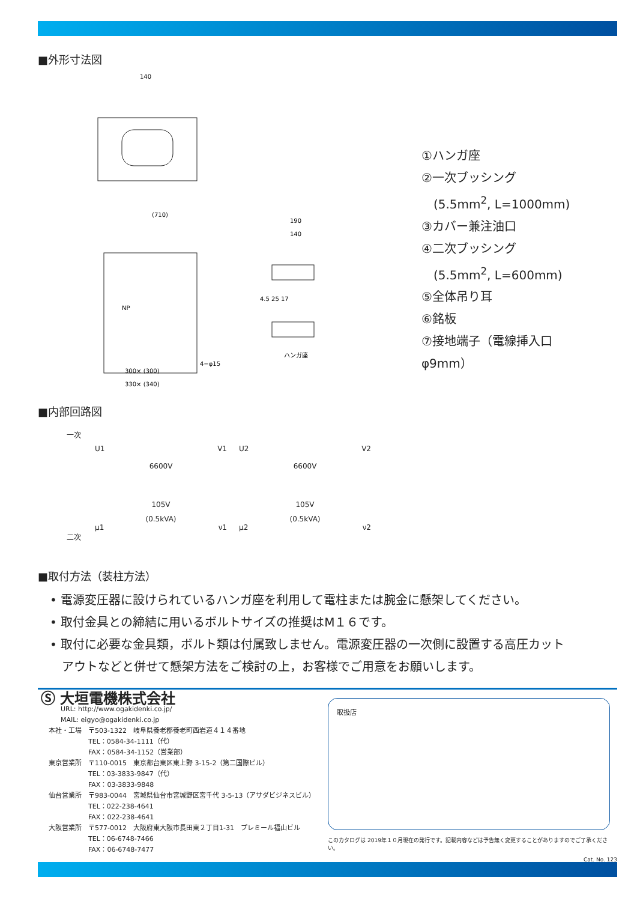■外形寸法図
140
(710)
300× (300)
330× (340)
4−φ15
NP
ハンガ座
190
140
4.5 25 17
①ハンガ座
②一次ブッシング
　(5.5mm<sup>2</sup>, L=1000mm)
③カバー兼注油口
④二次ブッシング
　(5.5mm<sup>2</sup>, L=600mm)
⑤全体吊り耳
⑥銘板
⑦接地端子（電線挿入口φ9mm）
■内部回路図
一次
U1 V1
6600V
105V
(0.5kVA)
μ1 ν1
U2 V2
6600V
105V
(0.5kVA)
μ2 ν2
二次
■取付方法（装柱方法）
• 電源変圧器に設けられているハンガ座を利用して電柱または腕金に懸架してください。
• 取付金具との締結に用いるボルトサイズの推奨はM１６です。
• 取付に必要な金具類，ボルト類は付属致しません。電源変圧器の一次側に設置する高圧カット
　アウトなどと併せて懸架方法をご検討の上，お客様でご用意をお願いします。
Ⓢ 大垣電機株式会社
URL: http://www.ogakidenki.co.jp/
MAIL: eigyo@ogakidenki.co.jp
本社・工場　〒503-1322　岐阜県養老郡養老町西岩道４１４番地
　　　　　　TEL：0584-34-1111（代）
　　　　　　FAX：0584-34-1152（営業部）
東京営業所　〒110-0015　東京都台東区東上野 3-15-2（第二国際ビル）
　　　　　　TEL：03-3833-9847（代）
　　　　　　FAX：03-3833-9848
仙台営業所　〒983-0044　宮城県仙台市宮城野区宮千代 3-5-13（アサダビジネスビル）
　　　　　　TEL：022-238-4641
　　　　　　FAX：022-238-4641
大阪営業所　〒577-0012　大阪府東大阪市長田東２丁目1-31　プレミール福山ビル
　　　　　　TEL：06-6748-7466
　　　　　　FAX：06-6748-7477
取扱店
このカタログは 2019年１０月現在の発行です。記載内容などは予告無く変更することがありますのでご了承ください。
Cat. No. 123